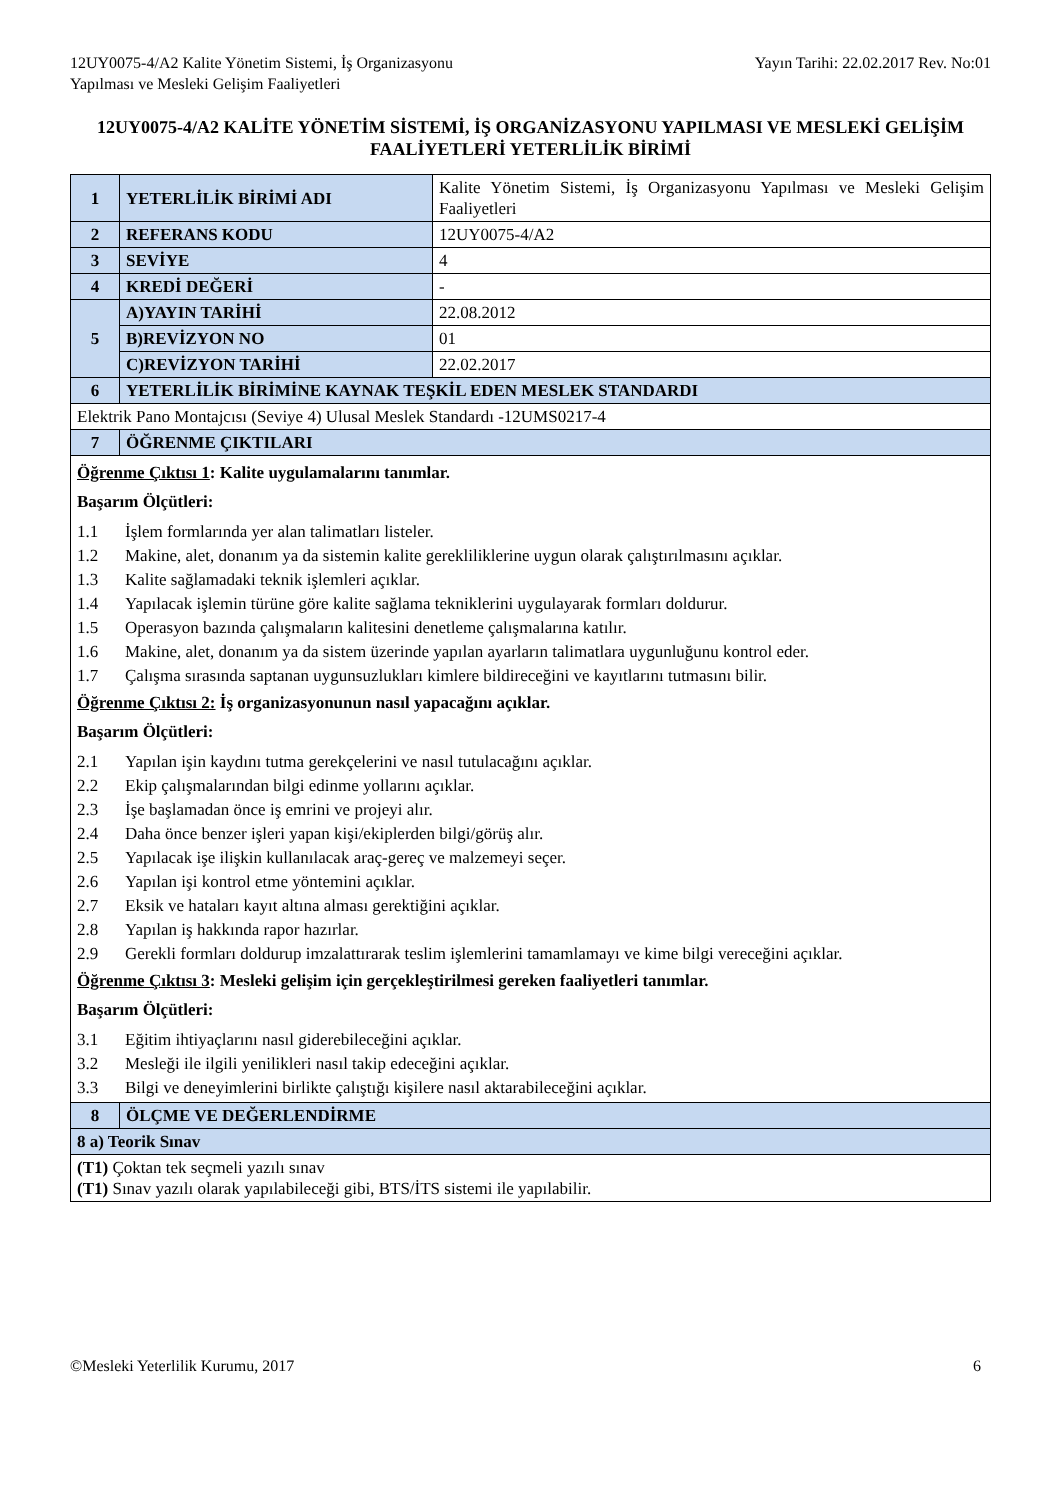12UY0075-4/A2 Kalite Yönetim Sistemi, İş Organizasyonu
Yapılması ve Mesleki Gelişim Faaliyetleri
Yayın Tarihi: 22.02.2017 Rev. No:01
12UY0075-4/A2 KALİTE YÖNETİM SİSTEMİ, İŞ ORGANİZASYONU YAPILMASI VE MESLEKİ GELİŞİM FAALİYETLERİ YETERLİLİK BİRİMİ
| 1 | YETERLİLİK BİRİMİ ADI | Kalite Yönetim Sistemi, İş Organizasyonu Yapılması ve Mesleki Gelişim Faaliyetleri |
| 2 | REFERANS KODU | 12UY0075-4/A2 |
| 3 | SEVİYE | 4 |
| 4 | KREDİ DEĞERİ | - |
| 5 | A)YAYIN TARİHİ | 22.08.2012 |
| | B)REVİZYON NO | 01 |
| | C)REVİZYON TARİHİ | 22.02.2017 |
| 6 | YETERLİLİK BİRİMİNE KAYNAK TEŞKİL EDEN MESLEK STANDARDI | |
| Elektrik Pano Montajcısı (Seviye 4) Ulusal Meslek Standardı -12UMS0217-4 | | |
| 7 | ÖĞRENME ÇIKTILARI | |
| Öğrenme Çıktısı 1 : Kalite uygulamalarını tanımlar. Başarım Ölçütleri: 1.1 İşlem formlarında yer alan talimatları listeler. 1.2 Makine, alet, donanım ya da sistemin kalite gerekliliklerine uygun olarak çalıştırılmasını açıklar. 1.3 Kalite sağlamadaki teknik işlemleri açıklar. 1.4 Yapılacak işlemin türüne göre kalite sağlama tekniklerini uygulayarak formları doldurur. 1.5 Operasyon bazında çalışmaların kalitesini denetleme çalışmalarına katılır. 1.6 Makine, alet, donanım ya da sistem üzerinde yapılan ayarların talimatlara uygunluğunu kontrol eder. 1.7 Çalışma sırasında saptanan uygunsuzlukları kimlere bildireceğini ve kayıtlarını tutmasını bilir. Öğrenme Çıktısı 2: İş organizasyonunun nasıl yapacağını açıklar. Başarım Ölçütleri: 2.1 Yapılan işin kaydını tutma gerekçelerini ve nasıl tutulacağını açıklar. 2.2 Ekip çalışmalarından bilgi edinme yollarını açıklar. 2.3 İşe başlamadan önce iş emrini ve projeyi alır. 2.4 Daha önce benzer işleri yapan kişi/ekiplerden bilgi/görüş alır. 2.5 Yapılacak işe ilişkin kullanılacak araç-gereç ve malzemeyi seçer. 2.6 Yapılan işi kontrol etme yöntemini açıklar. 2.7 Eksik ve hataları kayıt altına alması gerektiğini açıklar. 2.8 Yapılan iş hakkında rapor hazırlar. 2.9 Gerekli formları doldurup imzalattırarak teslim işlemlerini tamamlamayı ve kime bilgi vereceğini açıklar. Öğrenme Çıktısı 3 : Mesleki gelişim için gerçekleştirilmesi gereken faaliyetleri tanımlar. Başarım Ölçütleri: 3.1 Eğitim ihtiyaçlarını nasıl giderebileceğini açıklar. 3.2 Mesleği ile ilgili yenilikleri nasıl takip edeceğini açıklar. 3.3 Bilgi ve deneyimlerini birlikte çalıştığı kişilere nasıl aktarabileceğini açıklar. | | |
| 8 | ÖLÇME VE DEĞERLENDİRME | |
| 8 a) Teorik Sınav | | |
| (T1) Çoktan tek seçmeli yazılı sınav (T1) Sınav yazılı olarak yapılabileceği gibi, BTS/İTS sistemi ile yapılabilir. | | |
©Mesleki Yeterlilik Kurumu, 2017 6